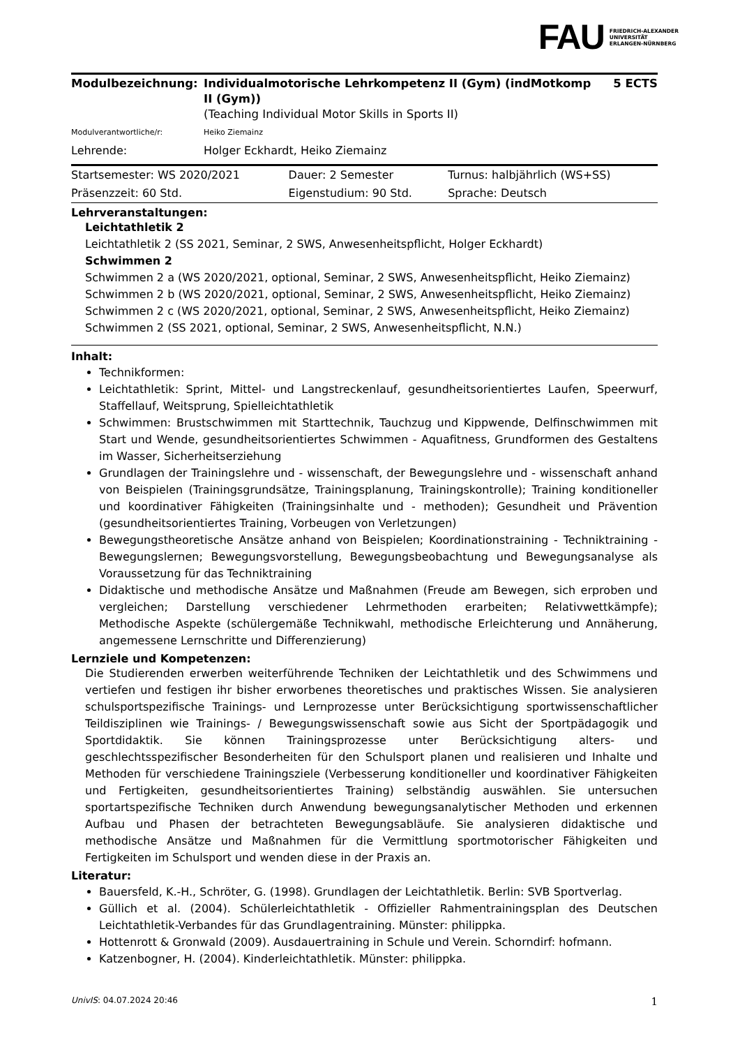FAU FRIEDRICH-ALEXANDER
UNIVERSITÄT
ERLANGEN-NÜRNBERG
| Modulbezeichnung: | Individualmotorische Lehrkompetenz II (Gym) (indMotkomp II (Gym)) (Teaching Individual Motor Skills in Sports II) | 5 ECTS |
| Modulverantwortliche/r: | Heiko Ziemainz | |
| Lehrende: | Holger Eckhardt, Heiko Ziemainz | |
| Startsemester: WS 2020/2021 | Dauer: 2 Semester | Turnus: halbjährlich (WS+SS) |
| Präsenzzeit: 60 Std. | Eigenstudium: 90 Std. | Sprache: Deutsch |
Lehrveranstaltungen:
Leichtathletik 2
Leichtathletik 2 (SS 2021, Seminar, 2 SWS, Anwesenheitspflicht, Holger Eckhardt)
Schwimmen 2
Schwimmen 2 a (WS 2020/2021, optional, Seminar, 2 SWS, Anwesenheitspflicht, Heiko Ziemainz)
Schwimmen 2 b (WS 2020/2021, optional, Seminar, 2 SWS, Anwesenheitspflicht, Heiko Ziemainz)
Schwimmen 2 c (WS 2020/2021, optional, Seminar, 2 SWS, Anwesenheitspflicht, Heiko Ziemainz)
Schwimmen 2 (SS 2021, optional, Seminar, 2 SWS, Anwesenheitspflicht, N.N.)
Inhalt:
Technikformen:
Leichtathletik: Sprint, Mittel- und Langstreckenlauf, gesundheitsorientiertes Laufen, Speerwurf, Staffellauf, Weitsprung, Spielleichtathletik
Schwimmen: Brustschwimmen mit Starttechnik, Tauchzug und Kippwende, Delfinschwimmen mit Start und Wende, gesundheitsorientiertes Schwimmen - Aquafitness, Grundformen des Gestaltens im Wasser, Sicherheitserziehung
Grundlagen der Trainingslehre und - wissenschaft, der Bewegungslehre und - wissenschaft anhand von Beispielen (Trainingsgrundsätze, Trainingsplanung, Trainingskontrolle); Training konditioneller und koordinativer Fähigkeiten (Trainingsinhalte und - methoden); Gesundheit und Prävention (gesundheitsorientiertes Training, Vorbeugen von Verletzungen)
Bewegungstheoretische Ansätze anhand von Beispielen; Koordinationstraining - Techniktraining - Bewegungslernen; Bewegungsvorstellung, Bewegungsbeobachtung und Bewegungsanalyse als Voraussetzung für das Techniktraining
Didaktische und methodische Ansätze und Maßnahmen (Freude am Bewegen, sich erproben und vergleichen; Darstellung verschiedener Lehrmethoden erarbeiten; Relativwettkämpfe); Methodische Aspekte (schülergemäße Technikwahl, methodische Erleichterung und Annäherung, angemessene Lernschritte und Differenzierung)
Lernziele und Kompetenzen:
Die Studierenden erwerben weiterführende Techniken der Leichtathletik und des Schwimmens und vertiefen und festigen ihr bisher erworbenes theoretisches und praktisches Wissen. Sie analysieren schulsportspezifische Trainings- und Lernprozesse unter Berücksichtigung sportwissenschaftlicher Teildisziplinen wie Trainings- / Bewegungswissenschaft sowie aus Sicht der Sportpädagogik und Sportdidaktik. Sie können Trainingsprozesse unter Berücksichtigung alters- und geschlechtsspezifischer Besonderheiten für den Schulsport planen und realisieren und Inhalte und Methoden für verschiedene Trainingsziele (Verbesserung konditioneller und koordinativer Fähigkeiten und Fertigkeiten, gesundheitsorientiertes Training) selbständig auswählen. Sie untersuchen sportartspezifische Techniken durch Anwendung bewegungsanalytischer Methoden und erkennen Aufbau und Phasen der betrachteten Bewegungsabläufe. Sie analysieren didaktische und methodische Ansätze und Maßnahmen für die Vermittlung sportmotorischer Fähigkeiten und Fertigkeiten im Schulsport und wenden diese in der Praxis an.
Literatur:
Bauersfeld, K.-H., Schröter, G. (1998). Grundlagen der Leichtathletik. Berlin: SVB Sportverlag.
Güllich et al. (2004). Schülerleichtathletik - Offizieller Rahmentrainingsplan des Deutschen Leichtathletik-Verbandes für das Grundlagentraining. Münster: philippka.
Hottenrott & Gronwald (2009). Ausdauertraining in Schule und Verein. Schorndirf: hofmann.
Katzenbogner, H. (2004). Kinderleichtathletik. Münster: philippka.
UnivIS: 04.07.2024 20:46 1